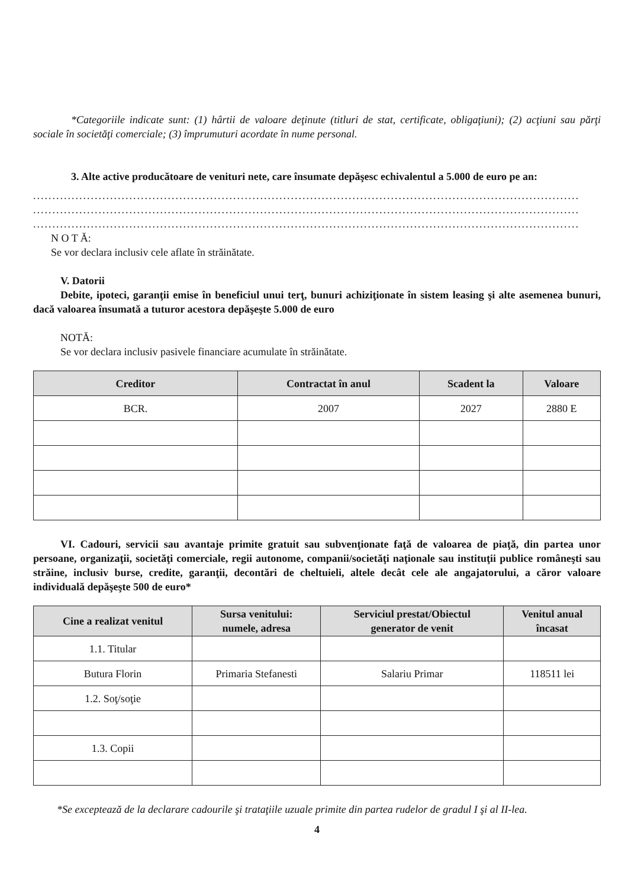*Categoriile indicate sunt: (1) hârtii de valoare deţinute (titluri de stat, certificate, obligaţiuni); (2) acţiuni sau părţi sociale în societăţi comerciale; (3) împrumuturi acordate în nume personal.
3. Alte active producătoare de venituri nete, care însumate depăşesc echivalentul a 5.000 de euro pe an:
..............................................................................................................................................
..............................................................................................................................................
..............................................................................................................................................
N O T Ă:
Se vor declara inclusiv cele aflate în străinătate.
V. Datorii
Debite, ipoteci, garanţii emise în beneficiul unui terţ, bunuri achiziţionate în sistem leasing şi alte asemenea bunuri, dacă valoarea însumată a tuturor acestora depăşeşte 5.000 de euro
NOTĂ:
Se vor declara inclusiv pasivele financiare acumulate în străinătate.
| Creditor | Contractat în anul | Scadent la | Valoare |
| --- | --- | --- | --- |
| BCR. | 2007 | 2027 | 2880 E |
VI. Cadouri, servicii sau avantaje primite gratuit sau subvenţionate faţă de valoarea de piaţă, din partea unor persoane, organizaţii, societăţi comerciale, regii autonome, companii/societăţi naţionale sau instituţii publice româneşti sau străine, inclusiv burse, credite, garanţii, decontări de cheltuieli, altele decât cele ale angajatorului, a căror valoare individuală depăşeşte 500 de euro*
| Cine a realizat venitul | Sursa venitului: numele, adresa | Serviciul prestat/Obiectul generator de venit | Venitul anual încasat |
| --- | --- | --- | --- |
| 1.1. Titular | | | |
| Butura Florin | Primaria Stefanesti | Salariu Primar | 118511 lei |
| 1.2. Soţ/soţie | | | |
| 1.3. Copii | | | |
*Se exceptează de la declarare cadourile şi trataţiile uzuale primite din partea rudelor de gradul I şi al II-lea.
4